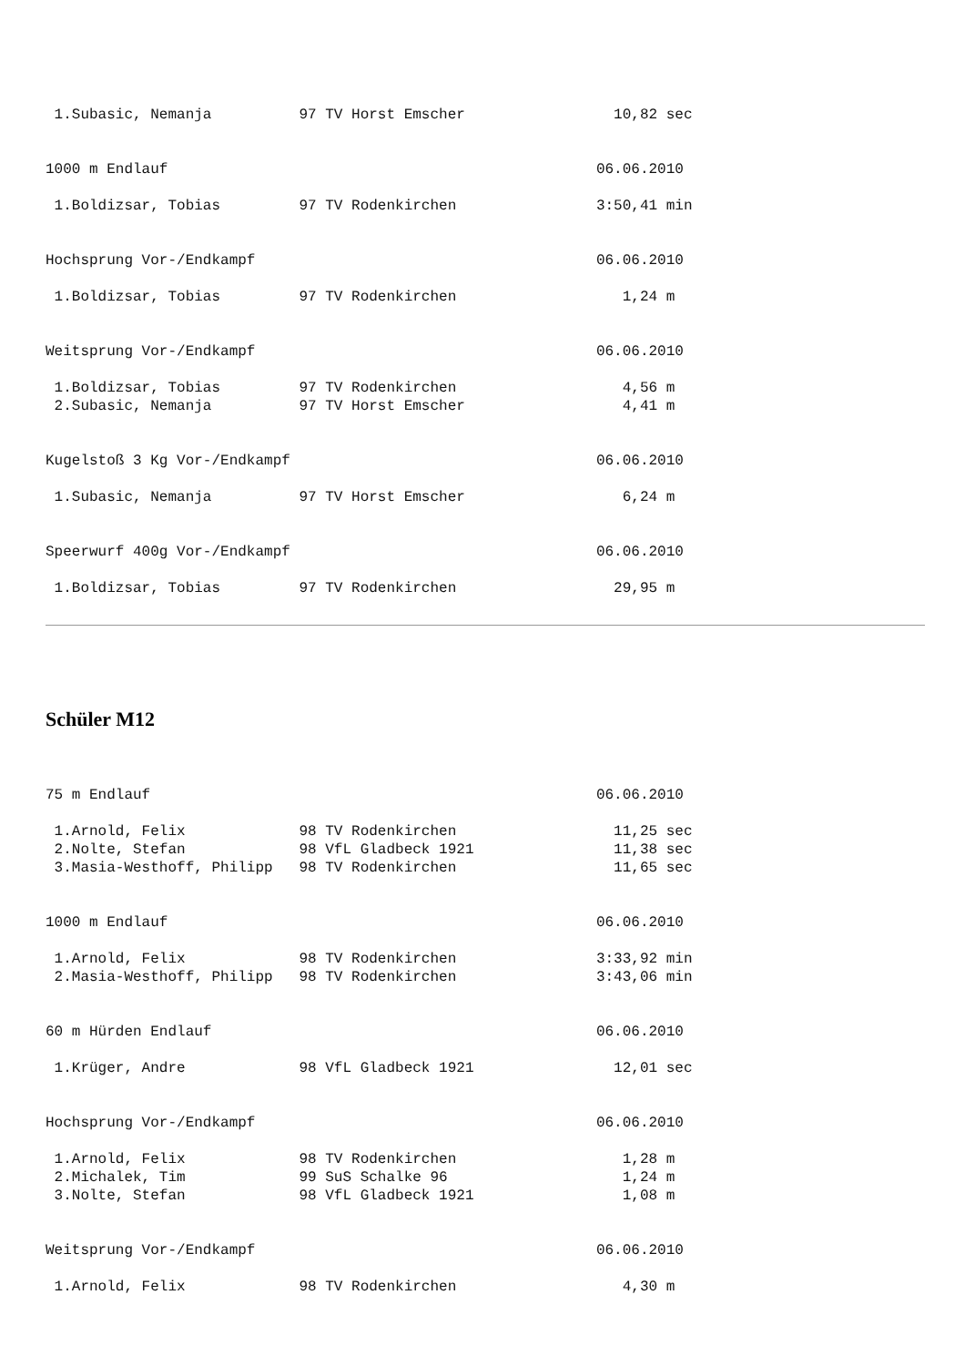1.Subasic, Nemanja          97 TV Horst Emscher                 10,82 sec


1000 m Endlauf                                                 06.06.2010

 1.Boldizsar, Tobias         97 TV Rodenkirchen                3:50,41 min


Hochsprung Vor-/Endkampf                                       06.06.2010

 1.Boldizsar, Tobias         97 TV Rodenkirchen                   1,24 m


Weitsprung Vor-/Endkampf                                       06.06.2010

 1.Boldizsar, Tobias         97 TV Rodenkirchen                   4,56 m
 2.Subasic, Nemanja          97 TV Horst Emscher                  4,41 m


Kugelstoß 3 Kg Vor-/Endkampf                                   06.06.2010

 1.Subasic, Nemanja          97 TV Horst Emscher                  6,24 m


Speerwurf 400g Vor-/Endkampf                                   06.06.2010

 1.Boldizsar, Tobias         97 TV Rodenkirchen                  29,95 m
Schüler M12
75 m Endlauf                                                   06.06.2010

 1.Arnold, Felix             98 TV Rodenkirchen                  11,25 sec
 2.Nolte, Stefan             98 VfL Gladbeck 1921                11,38 sec
 3.Masia-Westhoff, Philipp   98 TV Rodenkirchen                  11,65 sec


1000 m Endlauf                                                 06.06.2010

 1.Arnold, Felix             98 TV Rodenkirchen                3:33,92 min
 2.Masia-Westhoff, Philipp   98 TV Rodenkirchen                3:43,06 min


60 m Hürden Endlauf                                            06.06.2010

 1.Krüger, Andre             98 VfL Gladbeck 1921                12,01 sec


Hochsprung Vor-/Endkampf                                       06.06.2010

 1.Arnold, Felix             98 TV Rodenkirchen                   1,28 m
 2.Michalek, Tim             99 SuS Schalke 96                    1,24 m
 3.Nolte, Stefan             98 VfL Gladbeck 1921                 1,08 m


Weitsprung Vor-/Endkampf                                       06.06.2010

 1.Arnold, Felix             98 TV Rodenkirchen                   4,30 m